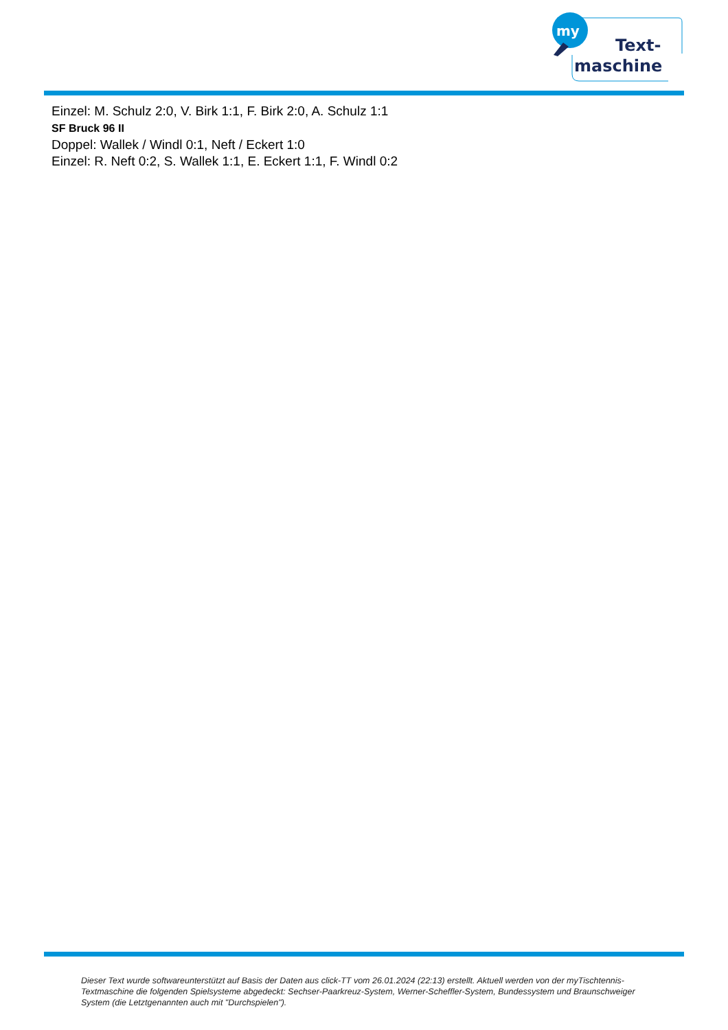my
Text-
maschine
Einzel: M. Schulz 2:0, V. Birk 1:1, F. Birk 2:0, A. Schulz 1:1
SF Bruck 96 II
Doppel: Wallek / Windl 0:1, Neft / Eckert 1:0
Einzel: R. Neft 0:2, S. Wallek 1:1, E. Eckert 1:1, F. Windl 0:2
Dieser Text wurde softwareunterstützt auf Basis der Daten aus click-TT vom 26.01.2024 (22:13) erstellt. Aktuell werden von der myTischtennis-Textmaschine die folgenden Spielsysteme abgedeckt: Sechser-Paarkreuz-System, Werner-Scheffler-System, Bundessystem und Braunschweiger System (die Letztgenannten auch mit "Durchspielen").